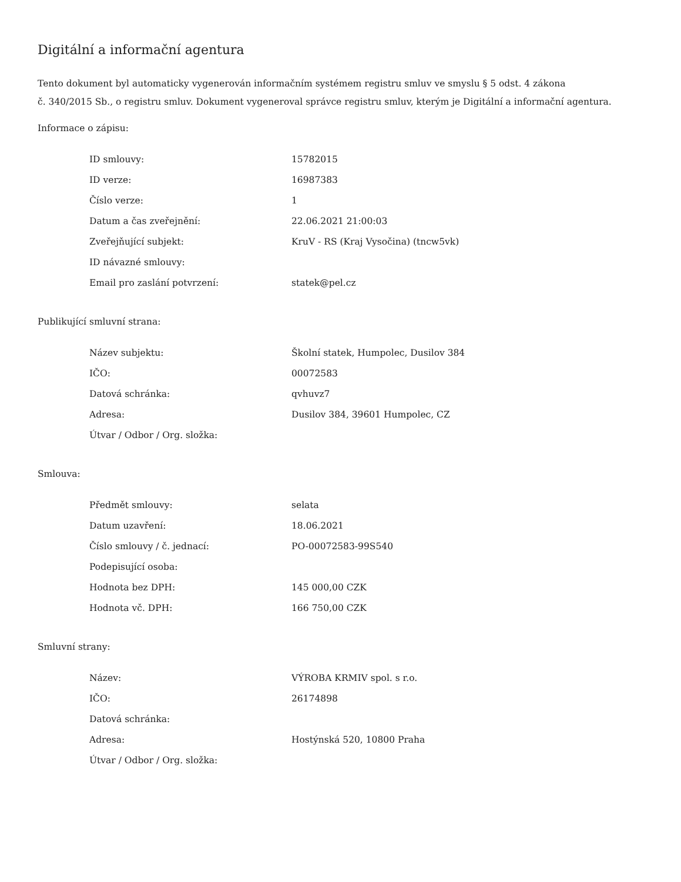Digitální a informační agentura
Tento dokument byl automaticky vygenerován informačním systémem registru smluv ve smyslu § 5 odst. 4 zákona
č. 340/2015 Sb., o registru smluv. Dokument vygeneroval správce registru smluv, kterým je Digitální a informační agentura.
Informace o zápisu:
| ID smlouvy: | 15782015 |
| ID verze: | 16987383 |
| Číslo verze: | 1 |
| Datum a čas zveřejnění: | 22.06.2021 21:00:03 |
| Zveřejňující subjekt: | KruV - RS (Kraj Vysočina) (tncw5vk) |
| ID návazné smlouvy: | |
| Email pro zaslání potvrzení: | statek@pel.cz |
Publikující smluvní strana:
| Název subjektu: | Školní statek, Humpolec, Dusilov 384 |
| IČO: | 00072583 |
| Datová schránka: | qvhuvz7 |
| Adresa: | Dusilov 384, 39601 Humpolec, CZ |
| Útvar / Odbor / Org. složka: | |
Smlouva:
| Předmět smlouvy: | selata |
| Datum uzavření: | 18.06.2021 |
| Číslo smlouvy / č. jednací: | PO-00072583-99S540 |
| Podepisující osoba: | |
| Hodnota bez DPH: | 145 000,00 CZK |
| Hodnota vč. DPH: | 166 750,00 CZK |
Smluvní strany:
| Název: | VÝROBA KRMIV spol. s r.o. |
| IČO: | 26174898 |
| Datová schránka: | |
| Adresa: | Hostýnská 520, 10800 Praha |
| Útvar / Odbor / Org. složka: | |